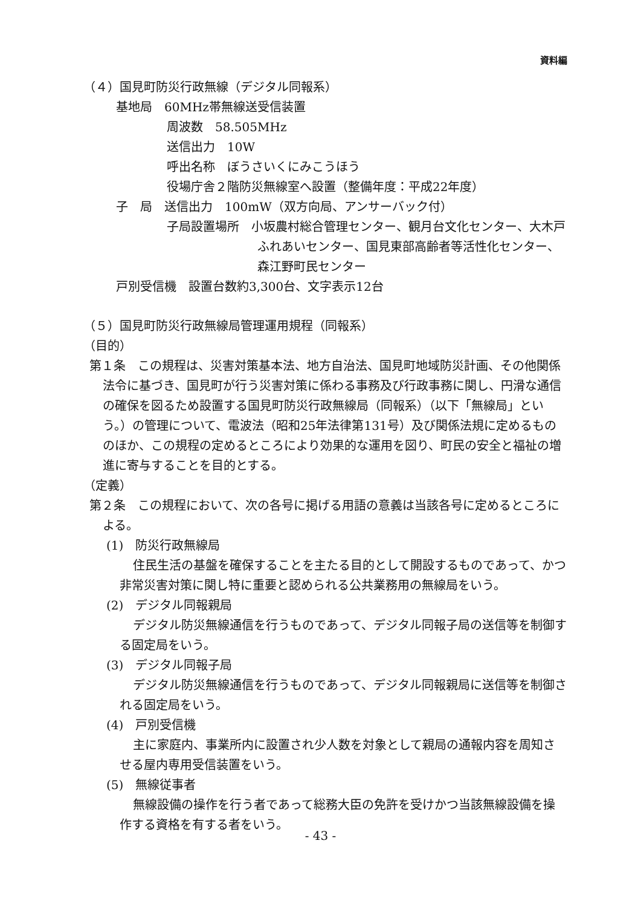資料編
（４）国見町防災行政無線（デジタル同報系）
基地局　60MHz帯無線送受信装置
周波数　58.505MHz
送信出力　10W
呼出名称　ぼうさいくにみこうほう
役場庁舎２階防災無線室へ設置（整備年度：平成22年度）
子　局　送信出力　100mW（双方向局、アンサーバック付）
子局設置場所　小坂農村総合管理センター、観月台文化センター、大木戸ふれあいセンター、国見東部高齢者等活性化センター、森江野町民センター
戸別受信機　設置台数約3,300台、文字表示12台
（５）国見町防災行政無線局管理運用規程（同報系）
（目的）
第１条　この規程は、災害対策基本法、地方自治法、国見町地域防災計画、その他関係法令に基づき、国見町が行う災害対策に係わる事務及び行政事務に関し、円滑な通信の確保を図るため設置する国見町防災行政無線局（同報系）（以下「無線局」という。）の管理について、電波法（昭和25年法律第131号）及び関係法規に定めるもののほか、この規程の定めるところにより効果的な運用を図り、町民の安全と福祉の増進に寄与することを目的とする。
（定義）
第２条　この規程において、次の各号に掲げる用語の意義は当該各号に定めるところによる。
(1)　防災行政無線局
住民生活の基盤を確保することを主たる目的として開設するものであって、かつ非常災害対策に関し特に重要と認められる公共業務用の無線局をいう。
(2)　デジタル同報親局
デジタル防災無線通信を行うものであって、デジタル同報子局の送信等を制御する固定局をいう。
(3)　デジタル同報子局
デジタル防災無線通信を行うものであって、デジタル同報親局に送信等を制御される固定局をいう。
(4)　戸別受信機
主に家庭内、事業所内に設置され少人数を対象として親局の通報内容を周知させる屋内専用受信装置をいう。
(5)　無線従事者
無線設備の操作を行う者であって総務大臣の免許を受けかつ当該無線設備を操作する資格を有する者をいう。
- 43 -